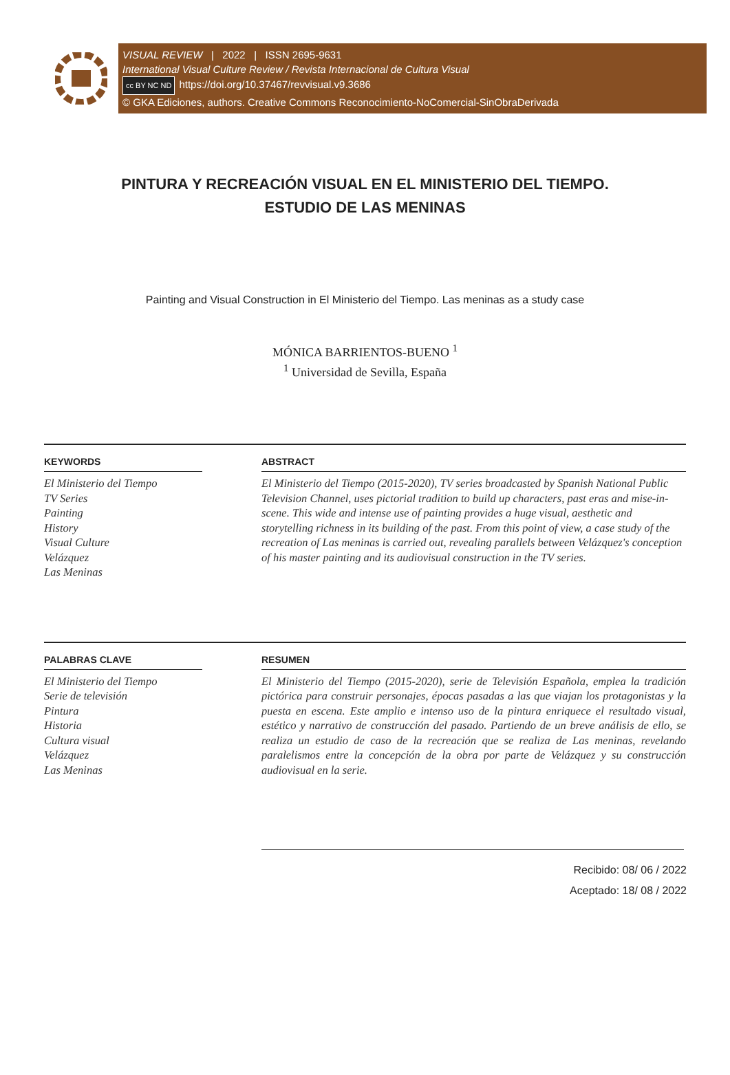VISUAL REVIEW | 2022 | ISSN 2695-9631
International Visual Culture Review / Revista Internacional de Cultura Visual
cc BY NC ND https://doi.org/10.37467/revvisual.v9.3686
© GKA Ediciones, authors. Creative Commons Reconocimiento-NoComercial-SinObraDerivada
PINTURA Y RECREACIÓN VISUAL EN EL MINISTERIO DEL TIEMPO.
ESTUDIO DE LAS MENINAS
Painting and Visual Construction in El Ministerio del Tiempo. Las meninas as a study case
MÓNICA BARRIENTOS-BUENO <sup>1</sup>
<sup>1</sup> Universidad de Sevilla, España
KEYWORDS
El Ministerio del Tiempo
TV Series
Painting
History
Visual Culture
Velázquez
Las Meninas
ABSTRACT
El Ministerio del Tiempo (2015-2020), TV series broadcasted by Spanish National Public Television Channel, uses pictorial tradition to build up characters, past eras and mise-in-scene. This wide and intense use of painting provides a huge visual, aesthetic and storytelling richness in its building of the past. From this point of view, a case study of the recreation of Las meninas is carried out, revealing parallels between Velázquez's conception of his master painting and its audiovisual construction in the TV series.
PALABRAS CLAVE
El Ministerio del Tiempo
Serie de televisión
Pintura
Historia
Cultura visual
Velázquez
Las Meninas
RESUMEN
El Ministerio del Tiempo (2015-2020), serie de Televisión Española, emplea la tradición pictórica para construir personajes, épocas pasadas a las que viajan los protagonistas y la puesta en escena. Este amplio e intenso uso de la pintura enriquece el resultado visual, estético y narrativo de construcción del pasado. Partiendo de un breve análisis de ello, se realiza un estudio de caso de la recreación que se realiza de Las meninas, revelando paralelismos entre la concepción de la obra por parte de Velázquez y su construcción audiovisual en la serie.
Recibido: 08/ 06 / 2022
Aceptado: 18/ 08 / 2022